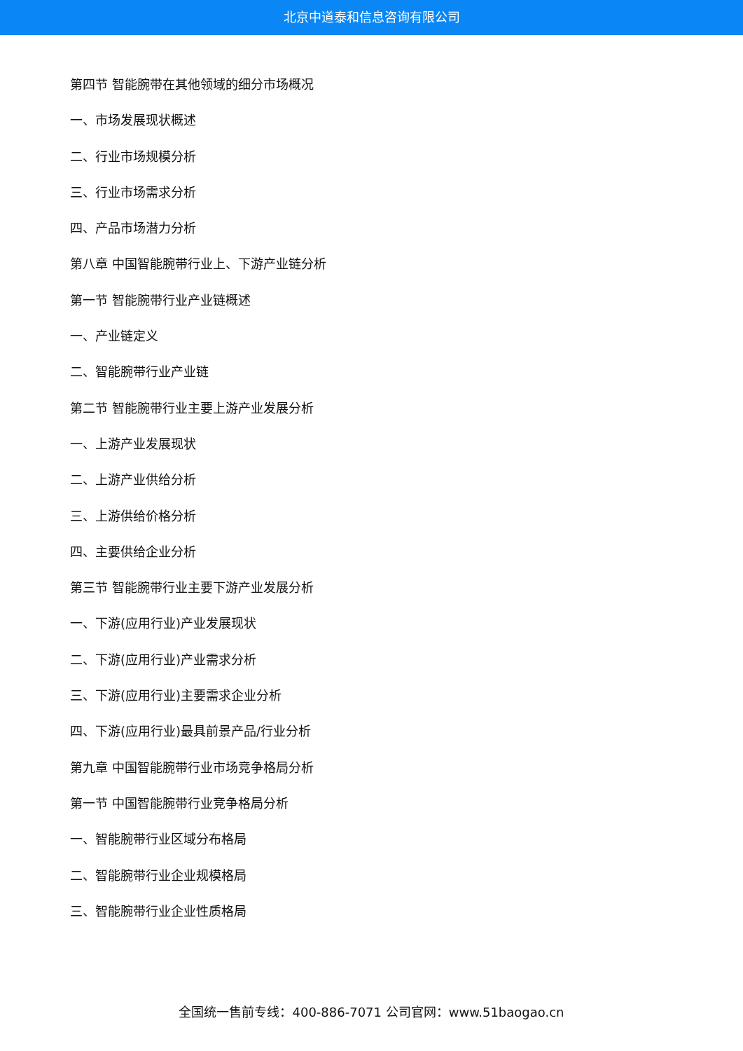北京中道泰和信息咨询有限公司
第四节 智能腕带在其他领域的细分市场概况
一、市场发展现状概述
二、行业市场规模分析
三、行业市场需求分析
四、产品市场潜力分析
第八章 中国智能腕带行业上、下游产业链分析
第一节 智能腕带行业产业链概述
一、产业链定义
二、智能腕带行业产业链
第二节 智能腕带行业主要上游产业发展分析
一、上游产业发展现状
二、上游产业供给分析
三、上游供给价格分析
四、主要供给企业分析
第三节 智能腕带行业主要下游产业发展分析
一、下游(应用行业)产业发展现状
二、下游(应用行业)产业需求分析
三、下游(应用行业)主要需求企业分析
四、下游(应用行业)最具前景产品/行业分析
第九章 中国智能腕带行业市场竞争格局分析
第一节 中国智能腕带行业竞争格局分析
一、智能腕带行业区域分布格局
二、智能腕带行业企业规模格局
三、智能腕带行业企业性质格局
全国统一售前专线：400-886-7071 公司官网：www.51baogao.cn